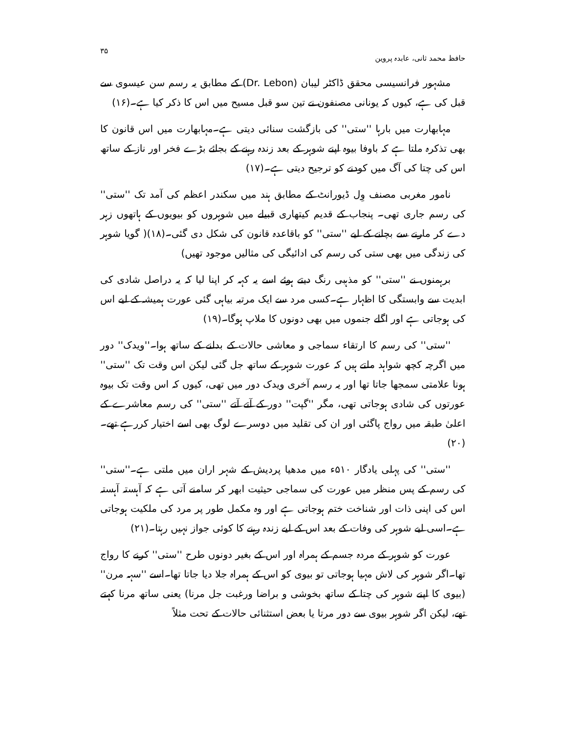حافظ محمد ثانی، عابدہ پروین ۳۵
مشہور فرانسیسی محقق ڈاکٹر لیبان (Dr. Lebon) کے مطابق یہ رسم سن عیسوی سے قبل کی ہے، کیوں کہ یونانی مصنفون نے تین سو قبل مسیح میں اس کا ذکر کیا ہے۔(۱۶)
مہابھارت میں بارہا ''ستی'' کی بازگشت سنائی دیتی ہے۔مہابھارت میں اس قانون کا بھی تذکرہ ملتا ہے کہ باوفا بیوہ اپنے شوہر کے بعد زندہ رہنے کے بجائے بڑے فخر اور ناز کے ساتھ اس کی چتا کی آگ میں کودنے کو ترجیح دیتی ہے۔(۱۷)
نامور مغربی مصنف وِل ڈیورانٹ کے مطابق ہند میں سکندر اعظم کی آمد تک ''ستی'' کی رسم جاری تھی۔ پنجاب کے قدیم کیتھاری قبیلے میں شوہروں کو بیویوں کے ہاتھوں زہر دے کر مارنے سے بچانے کے لیے ''ستی'' کو باقاعدہ قانون کی شکل دی گئی۔(۱۸)( گویا شوہر کی زندگی میں بھی ستی کی رسم کی ادائیگی کی مثالیں موجود تھیں)
برہمنوں نے ''ستی'' کو مذہبی رنگ دیتے ہوئے اسے یہ کہہ کر اپنا لیا کہ یہ دراصل شادی کی ابدیت سے وابستگی کا اظہار ہے۔کسی مرد سے ایک مرتبہ بیاہی گئی عورت ہمیشہ کے لیے اس کی ہوجاتی ہے اور اگلے جنموں میں بھی دونوں کا ملاپ ہوگا۔(۱۹)
''ستی'' کی رسم کا ارتقاء سماجی و معاشی حالات کے بدلنے کے ساتھ ہوا۔''ویدک'' دور میں اگرچہ کچھ شواہد ملتے ہیں کہ عورت شوہر کے ساتھ جل گئی لیکن اس وقت تک ''ستی'' ہونا علامتی سمجھا جاتا تھا اور یہ رسم آخری ویدک دور میں تھی، کیوں کہ اس وقت تک بیوہ عورتوں کی شادی ہوجاتی تھی، مگر ''گپت'' دور کے آتے آتے ''ستی'' کی رسم معاشرے کے اعلیٰ طبقہ میں رواج پاگئی اور ان کی تقلید میں دوسرے لوگ بھی اسے اختیار کررہے تھے۔(۲۰)
''ستی'' کی پہلی یادگار ۵۱۰ء میں مدھیا پردیش کے شہر اران میں ملتی ہے۔''ستی'' کی رسم کے پس منظر میں عورت کی سماجی حیثیت ابھر کر سامنے آتی ہے کہ آہستہ آہستہ اس کی اپنی ذات اور شناخت ختم ہوجاتی ہے اور وہ مکمل طور پر مرد کی ملکیت ہوجاتی ہے۔اسی لیے شوہر کی وفات کے بعد اس کے لیے زندہ رہنے کا کوئی جواز نہیں رہتا۔(۲۱)
عورت کو شوہر کے مردہ جسم کے ہمراہ اور اس کے بغیر دونوں طرح ''ستی'' کرنے کا رواج تھا۔اگر شوہر کی لاش مہیا ہوجاتی تو بیوی کو اس کے ہمراہ جلا دیا جاتا تھا۔اسے ''سہہ مرن'' (بیوی کا اپنے شوہر کی چتا کے ساتھ بخوشی و براضا ورغبت جل مرنا) یعنی ساتھ مرنا کہتے تھے، لیکن اگر شوہر بیوی سے دور مرتا یا بعض استثنائی حالات کے تحت مثلاً